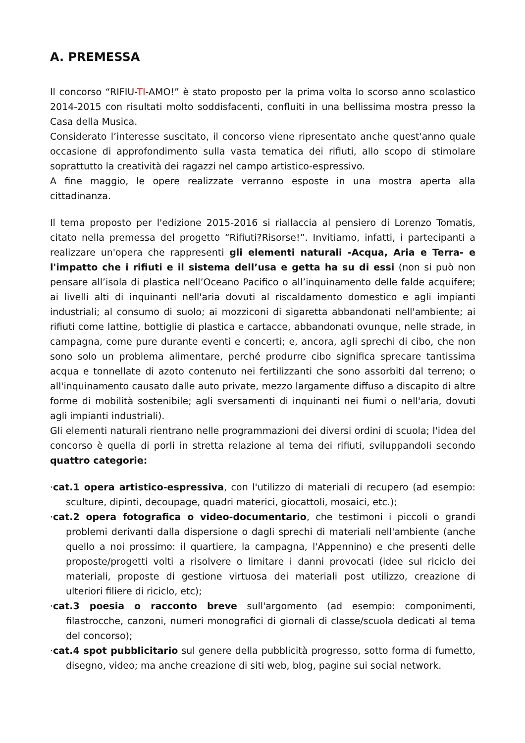A. PREMESSA
Il concorso “RIFIU-TI-AMO!” è stato proposto per la prima volta lo scorso anno scolastico 2014-2015 con risultati molto soddisfacenti, confluiti in una bellissima mostra presso la Casa della Musica.
Considerato l’interesse suscitato, il concorso viene ripresentato anche quest'anno quale occasione di approfondimento sulla vasta tematica dei rifiuti, allo scopo di stimolare soprattutto la creatività dei ragazzi nel campo artistico-espressivo.
A fine maggio, le opere realizzate verranno esposte in una mostra aperta alla cittadinanza.
Il tema proposto per l'edizione 2015-2016 si riallaccia al pensiero di Lorenzo Tomatis, citato nella premessa del progetto “Rifiuti?Risorse!”. Invitiamo, infatti, i partecipanti a realizzare un'opera che rappresenti gli elementi naturali -Acqua, Aria e Terra- e l'impatto che i rifiuti e il sistema dell’usa e getta ha su di essi (non si può non pensare all’isola di plastica nell’Oceano Pacifico o all’inquinamento delle falde acquifere; ai livelli alti di inquinanti nell'aria dovuti al riscaldamento domestico e agli impianti industriali; al consumo di suolo; ai mozziconi di sigaretta abbandonati nell'ambiente; ai rifiuti come lattine, bottiglie di plastica e cartacce, abbandonati ovunque, nelle strade, in campagna, come pure durante eventi e concerti; e, ancora, agli sprechi di cibo, che non sono solo un problema alimentare, perché produrre cibo significa sprecare tantissima acqua e tonnellate di azoto contenuto nei fertilizzanti che sono assorbiti dal terreno; o all'inquinamento causato dalle auto private, mezzo largamente diffuso a discapito di altre forme di mobilità sostenibile; agli sversamenti di inquinanti nei fiumi o nell'aria, dovuti agli impianti industriali).
Gli elementi naturali rientrano nelle programmazioni dei diversi ordini di scuola; l'idea del concorso è quella di porli in stretta relazione al tema dei rifiuti, sviluppandoli secondo quattro categorie:
·cat.1 opera artistico-espressiva, con l'utilizzo di materiali di recupero (ad esempio: sculture, dipinti, decoupage, quadri materici, giocattoli, mosaici, etc.);
·cat.2 opera fotografica o video-documentario, che testimoni i piccoli o grandi problemi derivanti dalla dispersione o dagli sprechi di materiali nell'ambiente (anche quello a noi prossimo: il quartiere, la campagna, l'Appennino) e che presenti delle proposte/progetti volti a risolvere o limitare i danni provocati (idee sul riciclo dei materiali, proposte di gestione virtuosa dei materiali post utilizzo, creazione di ulteriori filiere di riciclo, etc);
·cat.3 poesia o racconto breve sull'argomento (ad esempio: componimenti, filastrocche, canzoni, numeri monografici di giornali di classe/scuola dedicati al tema del concorso);
·cat.4 spot pubblicitario sul genere della pubblicità progresso, sotto forma di fumetto, disegno, video; ma anche creazione di siti web, blog, pagine sui social network.